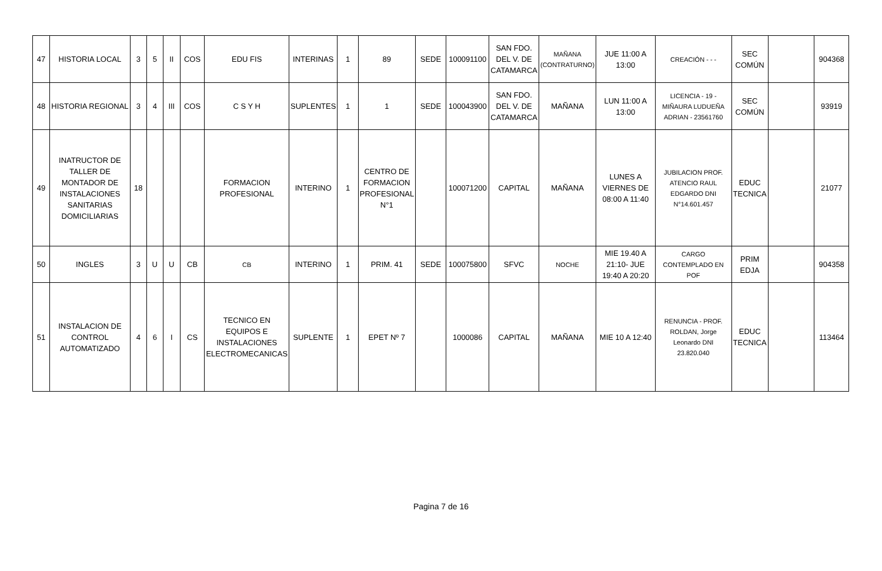| 47 | HISTORIA LOCAL | 3 | 5 | II | COS | EDU FIS | INTERINAS | 1 | 89 | SEDE | 100091100 | SAN FDO. DEL V. DE CATAMARCA | MAÑANA (CONTRATURNO) | JUE 11:00 A 13:00 | CREACIÓN - - - | SEC COMÚN | | 904368 |
| 48 | HISTORIA REGIONAL | 3 | 4 | III | COS | C S Y H | SUPLENTES | 1 | 1 | SEDE | 100043900 | SAN FDO. DEL V. DE CATAMARCA | MAÑANA | LUN 11:00 A 13:00 | LICENCIA - 19 -MIÑAURA LUDUEÑA ADRIAN - 23561760 | SEC COMÚN | | 93919 |
| 49 | INATRUCTOR DE TALLER DE MONTADOR DE INSTALACIONES SANITARIAS DOMICILIARIAS | 18 | | | | FORMACION PROFESIONAL | INTERINO | 1 | CENTRO DE FORMACION PROFESIONAL N°1 | | 100071200 | CAPITAL | MAÑANA | LUNES A VIERNES DE 08:00 A 11:40 | JUBILACION PROF. ATENCIO RAUL EDGARDO DNI N°14.601.457 | EDUC TECNICA | | 21077 |
| 50 | INGLES | 3 | U | U | CB | CB | INTERINO | 1 | PRIM. 41 | SEDE | 100075800 | SFVC | NOCHE | MIE 19.40 A 21:10- JUE 19:40 A 20:20 | CARGO CONTEMPLADO EN POF | PRIM EDJA | | 904358 |
| 51 | INSTALACION DE CONTROL AUTOMATIZADO | 4 | 6 | I | CS | TECNICO EN EQUIPOS E INSTALACIONES ELECTROMECANICAS | SUPLENTE | 1 | EPET Nº 7 | | 1000086 | CAPITAL | MAÑANA | MIE 10 A 12:40 | RENUNCIA - PROF. ROLDAN, Jorge Leonardo DNI 23.820.040 | EDUC TECNICA | | 113464 |
Pagina 7 de 16